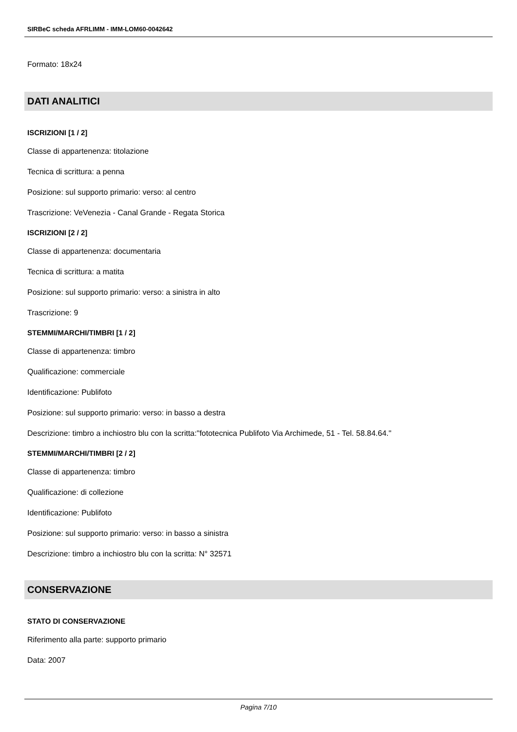SIRBeC scheda AFRLIMM - IMM-LOM60-0042642
Formato: 18x24
DATI ANALITICI
ISCRIZIONI [1 / 2]
Classe di appartenenza: titolazione
Tecnica di scrittura: a penna
Posizione: sul supporto primario: verso: al centro
Trascrizione: VeVenezia - Canal Grande - Regata Storica
ISCRIZIONI [2 / 2]
Classe di appartenenza: documentaria
Tecnica di scrittura: a matita
Posizione: sul supporto primario: verso: a sinistra in alto
Trascrizione: 9
STEMMI/MARCHI/TIMBRI [1 / 2]
Classe di appartenenza: timbro
Qualificazione: commerciale
Identificazione: Publifoto
Posizione: sul supporto primario: verso: in basso a destra
Descrizione: timbro a inchiostro blu con la scritta:"fototecnica Publifoto Via Archimede, 51 - Tel. 58.84.64."
STEMMI/MARCHI/TIMBRI [2 / 2]
Classe di appartenenza: timbro
Qualificazione: di collezione
Identificazione: Publifoto
Posizione: sul supporto primario: verso: in basso a sinistra
Descrizione: timbro a inchiostro blu con la scritta: N° 32571
CONSERVAZIONE
STATO DI CONSERVAZIONE
Riferimento alla parte: supporto primario
Data: 2007
Pagina 7/10